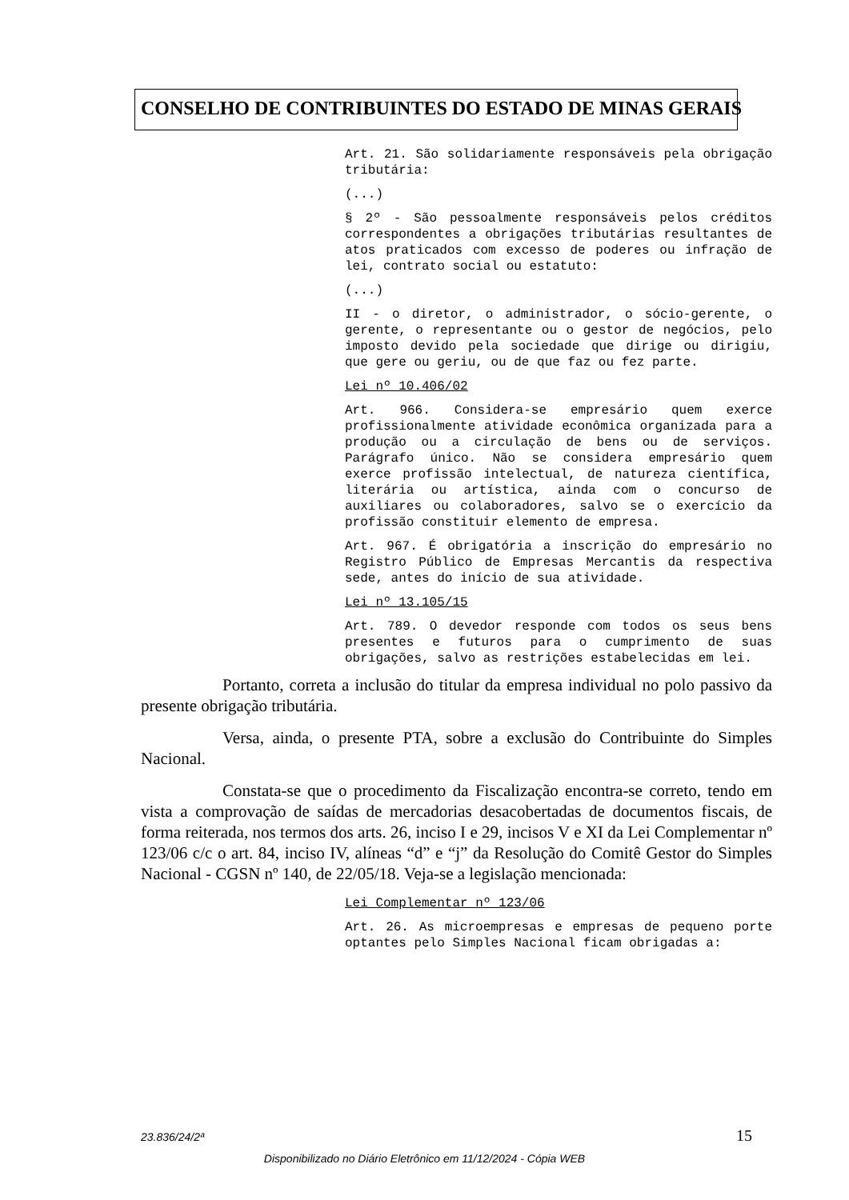CONSELHO DE CONTRIBUINTES DO ESTADO DE MINAS GERAIS
Art. 21. São solidariamente responsáveis pela obrigação tributária:
(...)
§ 2º - São pessoalmente responsáveis pelos créditos correspondentes a obrigações tributárias resultantes de atos praticados com excesso de poderes ou infração de lei, contrato social ou estatuto:
(...)
II - o diretor, o administrador, o sócio-gerente, o gerente, o representante ou o gestor de negócios, pelo imposto devido pela sociedade que dirige ou dirigiu, que gere ou geriu, ou de que faz ou fez parte.
Lei nº 10.406/02
Art. 966. Considera-se empresário quem exerce profissionalmente atividade econômica organizada para a produção ou a circulação de bens ou de serviços. Parágrafo único. Não se considera empresário quem exerce profissão intelectual, de natureza científica, literária ou artística, ainda com o concurso de auxiliares ou colaboradores, salvo se o exercício da profissão constituir elemento de empresa.
Art. 967. É obrigatória a inscrição do empresário no Registro Público de Empresas Mercantis da respectiva sede, antes do início de sua atividade.
Lei nº 13.105/15
Art. 789. O devedor responde com todos os seus bens presentes e futuros para o cumprimento de suas obrigações, salvo as restrições estabelecidas em lei.
Portanto, correta a inclusão do titular da empresa individual no polo passivo da presente obrigação tributária.
Versa, ainda, o presente PTA, sobre a exclusão do Contribuinte do Simples Nacional.
Constata-se que o procedimento da Fiscalização encontra-se correto, tendo em vista a comprovação de saídas de mercadorias desacobertadas de documentos fiscais, de forma reiterada, nos termos dos arts. 26, inciso I e 29, incisos V e XI da Lei Complementar nº 123/06 c/c o art. 84, inciso IV, alíneas “d” e “j” da Resolução do Comitê Gestor do Simples Nacional - CGSN nº 140, de 22/05/18. Veja-se a legislação mencionada:
Lei Complementar nº 123/06
Art. 26. As microempresas e empresas de pequeno porte optantes pelo Simples Nacional ficam obrigadas a:
23.836/24/2ª 15
Disponibilizado no Diário Eletrônico em 11/12/2024 - Cópia WEB